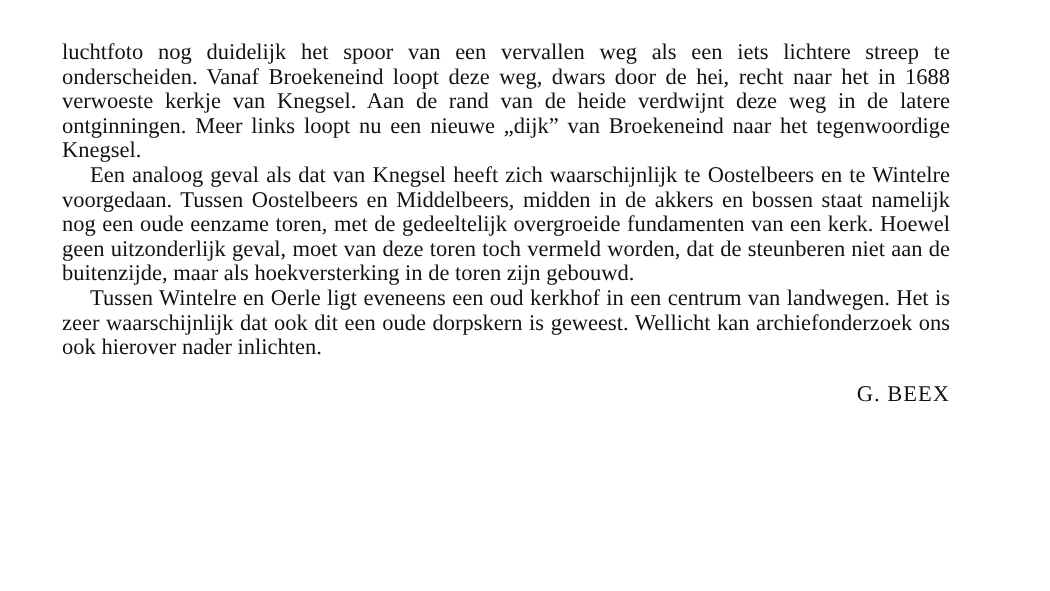luchtfoto nog duidelijk het spoor van een vervallen weg als een iets lichtere streep te onderscheiden. Vanaf Broekeneind loopt deze weg, dwars door de hei, recht naar het in 1688 verwoeste kerkje van Knegsel. Aan de rand van de heide verdwijnt deze weg in de latere ontginningen. Meer links loopt nu een nieuwe „dijk” van Broekeneind naar het tegenwoordige Knegsel.
Een analoog geval als dat van Knegsel heeft zich waarschijnlijk te Oostelbeers en te Wintelre voorgedaan. Tussen Oostelbeers en Middelbeers, midden in de akkers en bossen staat namelijk nog een oude eenzame toren, met de gedeeltelijk overgroeide fundamenten van een kerk. Hoewel geen uitzonderlijk geval, moet van deze toren toch vermeld worden, dat de steunberen niet aan de buitenzijde, maar als hoekversterking in de toren zijn gebouwd.
Tussen Wintelre en Oerle ligt eveneens een oud kerkhof in een centrum van landwegen. Het is zeer waarschijnlijk dat ook dit een oude dorpskern is geweest. Wellicht kan archiefonderzoek ons ook hierover nader inlichten.
G. BEEX